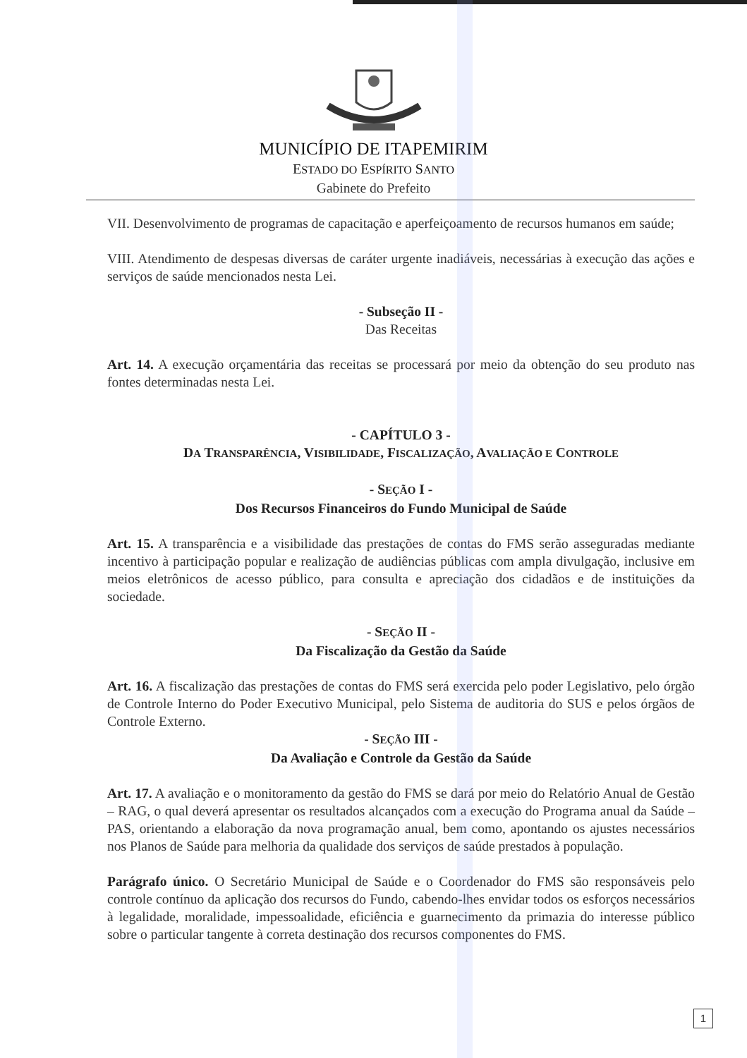MUNICÍPIO DE ITAPEMIRIM
ESTADO DO ESPÍRITO SANTO
Gabinete do Prefeito
VII. Desenvolvimento de programas de capacitação e aperfeiçoamento de recursos humanos em saúde;
VIII. Atendimento de despesas diversas de caráter urgente inadiáveis, necessárias à execução das ações e serviços de saúde mencionados nesta Lei.
- Subseção II -
Das Receitas
Art. 14. A execução orçamentária das receitas se processará por meio da obtenção do seu produto nas fontes determinadas nesta Lei.
- CAPÍTULO 3 -
DA TRANSPARÊNCIA, VISIBILIDADE, FISCALIZAÇÃO, AVALIAÇÃO E CONTROLE
- SEÇÃO I -
Dos Recursos Financeiros do Fundo Municipal de Saúde
Art. 15. A transparência e a visibilidade das prestações de contas do FMS serão asseguradas mediante incentivo à participação popular e realização de audiências públicas com ampla divulgação, inclusive em meios eletrônicos de acesso público, para consulta e apreciação dos cidadãos e de instituições da sociedade.
- SEÇÃO II -
Da Fiscalização da Gestão da Saúde
Art. 16. A fiscalização das prestações de contas do FMS será exercida pelo poder Legislativo, pelo órgão de Controle Interno do Poder Executivo Municipal, pelo Sistema de auditoria do SUS e pelos órgãos de Controle Externo.
- SEÇÃO III -
Da Avaliação e Controle da Gestão da Saúde
Art. 17. A avaliação e o monitoramento da gestão do FMS se dará por meio do Relatório Anual de Gestão – RAG, o qual deverá apresentar os resultados alcançados com a execução do Programa anual da Saúde – PAS, orientando a elaboração da nova programação anual, bem como, apontando os ajustes necessários nos Planos de Saúde para melhoria da qualidade dos serviços de saúde prestados à população.
Parágrafo único. O Secretário Municipal de Saúde e o Coordenador do FMS são responsáveis pelo controle contínuo da aplicação dos recursos do Fundo, cabendo-lhes envidar todos os esforços necessários à legalidade, moralidade, impessoalidade, eficiência e guarnecimento da primazia do interesse público sobre o particular tangente à correta destinação dos recursos componentes do FMS.
1